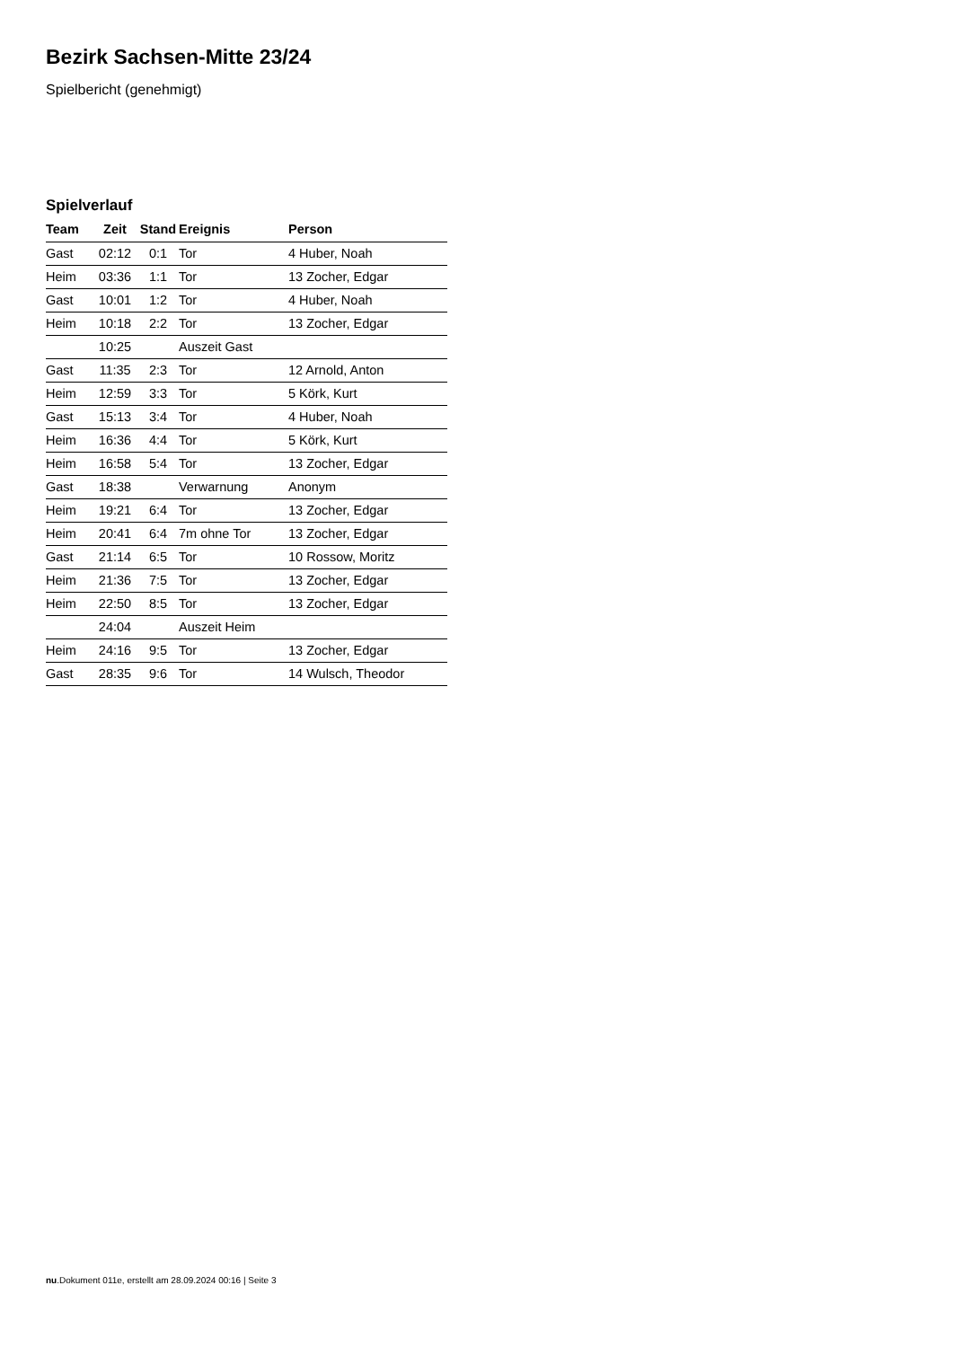Bezirk Sachsen-Mitte 23/24
Spielbericht (genehmigt)
Spielverlauf
| Team | Zeit | Stand | Ereignis | Person |
| --- | --- | --- | --- | --- |
| Gast | 02:12 | 0:1 | Tor | 4 Huber, Noah |
| Heim | 03:36 | 1:1 | Tor | 13 Zocher, Edgar |
| Gast | 10:01 | 1:2 | Tor | 4 Huber, Noah |
| Heim | 10:18 | 2:2 | Tor | 13 Zocher, Edgar |
| | 10:25 | | Auszeit Gast | |
| Gast | 11:35 | 2:3 | Tor | 12 Arnold, Anton |
| Heim | 12:59 | 3:3 | Tor | 5 Körk, Kurt |
| Gast | 15:13 | 3:4 | Tor | 4 Huber, Noah |
| Heim | 16:36 | 4:4 | Tor | 5 Körk, Kurt |
| Heim | 16:58 | 5:4 | Tor | 13 Zocher, Edgar |
| Gast | 18:38 | | Verwarnung | Anonym |
| Heim | 19:21 | 6:4 | Tor | 13 Zocher, Edgar |
| Heim | 20:41 | 6:4 | 7m ohne Tor | 13 Zocher, Edgar |
| Gast | 21:14 | 6:5 | Tor | 10 Rossow, Moritz |
| Heim | 21:36 | 7:5 | Tor | 13 Zocher, Edgar |
| Heim | 22:50 | 8:5 | Tor | 13 Zocher, Edgar |
| | 24:04 | | Auszeit Heim | |
| Heim | 24:16 | 9:5 | Tor | 13 Zocher, Edgar |
| Gast | 28:35 | 9:6 | Tor | 14 Wulsch, Theodor |
nu.Dokument 011e, erstellt am 28.09.2024 00:16 | Seite 3